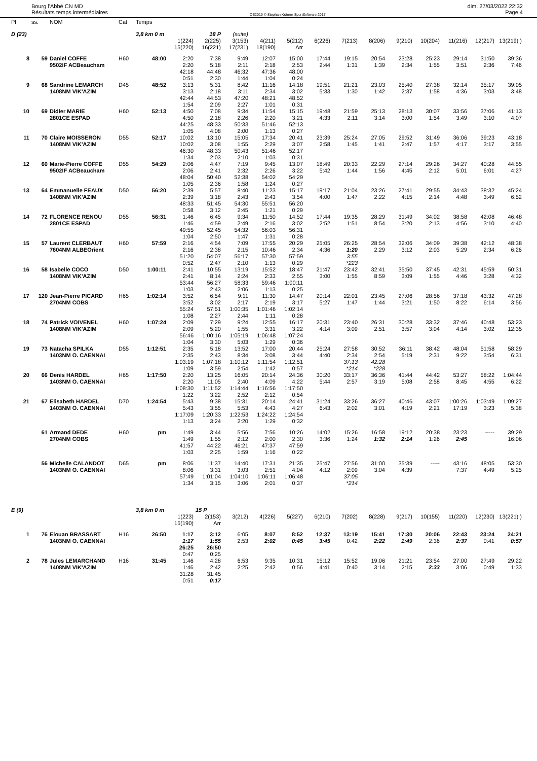Bourg l'Abbé CN MD
Résultats temps intermédiaires
OE2010 © Stephan Krämer SportSoftware 2017
dim. 27/03/2022 22:32
Page 4
| Pl | ss. | NOM | Cat | Temps | | | | | | | | | | | | | |
| --- | --- | --- | --- | --- | --- | --- | --- | --- | --- | --- | --- | --- | --- | --- | --- | --- | --- |
| D (23) | | | | 3,8 km 0 m | | 18 P | (suite) | | | | | | | | | | |
| | | | | | 1(224) | 2(225) | 3(153) | 4(211) | 5(212) | 6(226) | 7(213) | 8(206) | 9(210) | 10(204) | 11(216) | 12(217) | 13(219) ) |
| | | | | | 15(220) | 16(221) | 17(231) | 18(190) | Arr | | | | | | | | |
| 8 | 59 | Daniel COFFE | H60 | 48:00 | 2:20 | 7:38 | 9:49 | 12:07 | 15:00 | 17:44 | 19:15 | 20:54 | 23:28 | 25:23 | 29:14 | 31:50 | 39:36 |
| | | 9502IF ACBeaucham | | | 2:20 | 5:18 | 2:11 | 2:18 | 2:53 | 2:44 | 1:31 | 1:39 | 2:34 | 1:55 | 3:51 | 2:36 | 7:46 |
| | | | | | 42:18 | 44:48 | 46:32 | 47:36 | 48:00 | | | | | | | | |
| | | | | | 0:51 | 2:30 | 1:44 | 1:04 | 0:24 | | | | | | | | |
| 9 | 68 | Sandrine LEMARCH | D45 | 48:52 | 3:13 | 5:31 | 8:42 | 11:16 | 14:18 | 19:51 | 21:21 | 23:03 | 25:40 | 27:38 | 32:14 | 35:17 | 39:05 |
| | | 1408NM VIK'AZIM | | | 3:13 | 2:18 | 3:11 | 2:34 | 3:02 | 5:33 | 1:30 | 1:42 | 2:37 | 1:58 | 4:36 | 3:03 | 3:48 |
| | | | | | 42:44 | 44:53 | 47:20 | 48:21 | 48:52 | | | | | | | | |
| | | | | | 1:54 | 2:09 | 2:27 | 1:01 | 0:31 | | | | | | | | |
| 10 | 69 | Didier MARIE | H60 | 52:13 | 4:50 | 7:08 | 9:34 | 11:54 | 15:15 | 19:48 | 21:59 | 25:13 | 28:13 | 30:07 | 33:56 | 37:06 | 41:13 |
| | | 2801CE ESPAD | | | 4:50 | 2:18 | 2:26 | 2:20 | 3:21 | 4:33 | 2:11 | 3:14 | 3:00 | 1:54 | 3:49 | 3:10 | 4:07 |
| | | | | | 44:25 | 48:33 | 50:33 | 51:46 | 52:13 | | | | | | | | |
| | | | | | 1:05 | 4:08 | 2:00 | 1:13 | 0:27 | | | | | | | | |
| 11 | 70 | Claire MOISSERON | D55 | 52:17 | 10:02 | 13:10 | 15:05 | 17:34 | 20:41 | 23:39 | 25:24 | 27:05 | 29:52 | 31:49 | 36:06 | 39:23 | 43:18 |
| | | 1408NM VIK'AZIM | | | 10:02 | 3:08 | 1:55 | 2:29 | 3:07 | 2:58 | 1:45 | 1:41 | 2:47 | 1:57 | 4:17 | 3:17 | 3:55 |
| | | | | | 46:30 | 48:33 | 50:43 | 51:46 | 52:17 | | | | | | | | |
| | | | | | 1:34 | 2:03 | 2:10 | 1:03 | 0:31 | | | | | | | | |
| 12 | 60 | Marie-Pierre COFFE | D55 | 54:29 | 2:06 | 4:47 | 7:19 | 9:45 | 13:07 | 18:49 | 20:33 | 22:29 | 27:14 | 29:26 | 34:27 | 40:28 | 44:55 |
| | | 9502IF ACBeaucham | | | 2:06 | 2:41 | 2:32 | 2:26 | 3:22 | 5:42 | 1:44 | 1:56 | 4:45 | 2:12 | 5:01 | 6:01 | 4:27 |
| | | | | | 48:04 | 50:40 | 52:38 | 54:02 | 54:29 | | | | | | | | |
| | | | | | 1:05 | 2:36 | 1:58 | 1:24 | 0:27 | | | | | | | | |
| 13 | 64 | Emmanuelle FEAUX | D50 | 56:20 | 2:39 | 5:57 | 8:40 | 11:23 | 15:17 | 19:17 | 21:04 | 23:26 | 27:41 | 29:55 | 34:43 | 38:32 | 45:24 |
| | | 1408NM VIK'AZIM | | | 2:39 | 3:18 | 2:43 | 2:43 | 3:54 | 4:00 | 1:47 | 2:22 | 4:15 | 2:14 | 4:48 | 3:49 | 6:52 |
| | | | | | 48:33 | 51:45 | 54:30 | 55:51 | 56:20 | | | | | | | | |
| | | | | | 0:58 | 3:12 | 2:45 | 1:21 | 0:29 | | | | | | | | |
| 14 | 72 | FLORENCE RENOU | D55 | 56:31 | 1:46 | 6:45 | 9:34 | 11:50 | 14:52 | 17:44 | 19:35 | 28:29 | 31:49 | 34:02 | 38:58 | 42:08 | 46:48 |
| | | 2801CE ESPAD | | | 1:46 | 4:59 | 2:49 | 2:16 | 3:02 | 2:52 | 1:51 | 8:54 | 3:20 | 2:13 | 4:56 | 3:10 | 4:40 |
| | | | | | 49:55 | 52:45 | 54:32 | 56:03 | 56:31 | | | | | | | | |
| | | | | | 1:04 | 2:50 | 1:47 | 1:31 | 0:28 | | | | | | | | |
| 15 | 57 | Laurent CLERBAUT | H60 | 57:59 | 2:16 | 4:54 | 7:09 | 17:55 | 20:29 | 25:05 | 26:25 | 28:54 | 32:06 | 34:09 | 39:38 | 42:12 | 48:38 |
| | | 7604NM ALBEOrient | | | 2:16 | 2:38 | 2:15 | 10:46 | 2:34 | 4:36 | 1:20 | 2:29 | 3:12 | 2:03 | 5:29 | 2:34 | 6:26 |
| | | | | | 51:20 | 54:07 | 56:17 | 57:30 | 57:59 | | 3:55 | | | | | | |
| | | | | | 0:52 | 2:47 | 2:10 | 1:13 | 0:29 | | *223 | | | | | | |
| 16 | 58 | Isabelle COCO | D50 | 1:00:11 | 2:41 | 10:55 | 13:19 | 15:52 | 18:47 | 21:47 | 23:42 | 32:41 | 35:50 | 37:45 | 42:31 | 45:59 | 50:31 |
| | | 1408NM VIK'AZIM | | | 2:41 | 8:14 | 2:24 | 2:33 | 2:55 | 3:00 | 1:55 | 8:59 | 3:09 | 1:55 | 4:46 | 3:28 | 4:32 |
| | | | | | 53:44 | 56:27 | 58:33 | 59:46 | 1:00:11 | | | | | | | | |
| | | | | | 1:03 | 2:43 | 2:06 | 1:13 | 0:25 | | | | | | | | |
| 17 | 120 | Jean-Pierre PICARD | H65 | 1:02:14 | 3:52 | 6:54 | 9:11 | 11:30 | 14:47 | 20:14 | 22:01 | 23:45 | 27:06 | 28:56 | 37:18 | 43:32 | 47:28 |
| | | 2704NM COBS | | | 3:52 | 3:02 | 2:17 | 2:19 | 3:17 | 5:27 | 1:47 | 1:44 | 3:21 | 1:50 | 8:22 | 6:14 | 3:56 |
| | | | | | 55:24 | 57:51 | 1:00:35 | 1:01:46 | 1:02:14 | | | | | | | | |
| | | | | | 1:08 | 2:27 | 2:44 | 1:11 | 0:28 | | | | | | | | |
| 18 | 74 | Patrick VOIVENEL | H60 | 1:07:24 | 2:09 | 7:29 | 9:24 | 12:55 | 16:17 | 20:31 | 23:40 | 26:31 | 30:28 | 33:32 | 37:46 | 40:48 | 53:23 |
| | | 1408NM VIK'AZIM | | | 2:09 | 5:20 | 1:55 | 3:31 | 3:22 | 4:14 | 3:09 | 2:51 | 3:57 | 3:04 | 4:14 | 3:02 | 12:35 |
| | | | | | 56:46 | 1:00:16 | 1:05:19 | 1:06:48 | 1:07:24 | | | | | | | | |
| | | | | | 1:04 | 3:30 | 5:03 | 1:29 | 0:36 | | | | | | | | |
| 19 | 73 | Natacha SPILKA | D55 | 1:12:51 | 2:35 | 5:18 | 13:52 | 17:00 | 20:44 | 25:24 | 27:58 | 30:52 | 36:11 | 38:42 | 48:04 | 51:58 | 58:29 |
| | | 1403NM O. CAENNAI | | | 2:35 | 2:43 | 8:34 | 3:08 | 3:44 | 4:40 | 2:34 | 2:54 | 5:19 | 2:31 | 9:22 | 3:54 | 6:31 |
| | | | | | 1:03:19 | 1:07:18 | 1:10:12 | 1:11:54 | 1:12:51 | | 37:13 | 42:28 | | | | | |
| | | | | | 1:09 | 3:59 | 2:54 | 1:42 | 0:57 | | *214 | *228 | | | | | |
| 20 | 66 | Denis HARDEL | H65 | 1:17:50 | 2:20 | 13:25 | 16:05 | 20:14 | 24:36 | 30:20 | 33:17 | 36:36 | 41:44 | 44:42 | 53:27 | 58:22 | 1:04:44 |
| | | 1403NM O. CAENNAI | | | 2:20 | 11:05 | 2:40 | 4:09 | 4:22 | 5:44 | 2:57 | 3:19 | 5:08 | 2:58 | 8:45 | 4:55 | 6:22 |
| | | | | | 1:08:30 | 1:11:52 | 1:14:44 | 1:16:56 | 1:17:50 | | | | | | | | |
| | | | | | 1:22 | 3:22 | 2:52 | 2:12 | 0:54 | | | | | | | | |
| 21 | 67 | Elisabeth HARDEL | D70 | 1:24:54 | 5:43 | 9:38 | 15:31 | 20:14 | 24:41 | 31:24 | 33:26 | 36:27 | 40:46 | 43:07 | 1:00:26 | 1:03:49 | 1:09:27 |
| | | 1403NM O. CAENNAI | | | 5:43 | 3:55 | 5:53 | 4:43 | 4:27 | 6:43 | 2:02 | 3:01 | 4:19 | 2:21 | 17:19 | 3:23 | 5:38 |
| | | | | | 1:17:09 | 1:20:33 | 1:22:53 | 1:24:22 | 1:24:54 | | | | | | | | |
| | | | | | 1:13 | 3:24 | 2:20 | 1:29 | 0:32 | | | | | | | | |
| | 61 | Armand DEDE | H60 | pm | 1:49 | 3:44 | 5:56 | 7:56 | 10:26 | 14:02 | 15:26 | 16:58 | 19:12 | 20:38 | 23:23 | ----- | 39:29 |
| | | 2704NM COBS | | | 1:49 | 1:55 | 2:12 | 2:00 | 2:30 | 3:36 | 1:24 | 1:32 | 2:14 | 1:26 | 2:45 | | 16:06 |
| | | | | | 41:57 | 44:22 | 46:21 | 47:37 | 47:59 | | | | | | | | |
| | | | | | 1:03 | 2:25 | 1:59 | 1:16 | 0:22 | | | | | | | | |
| | 56 | Michelle CALANDOT | D65 | pm | 8:06 | 11:37 | 14:40 | 17:31 | 21:35 | 25:47 | 27:56 | 31:00 | 35:39 | ----- | 43:16 | 48:05 | 53:30 |
| | | 1403NM O. CAENNAI | | | 8:06 | 3:31 | 3:03 | 2:51 | 4:04 | 4:12 | 2:09 | 3:04 | 4:39 | | 7:37 | 4:49 | 5:25 |
| | | | | | 57:49 | 1:01:04 | 1:04:10 | 1:06:11 | 1:06:48 | | 37:05 | | | | | | |
| | | | | | 1:34 | 3:15 | 3:06 | 2:01 | 0:37 | | *214 | | | | | | |
| E (9) | | | | 3,8 km 0 m | | 15 P | | | | | | | | | | | |
| | | | | | 1(223) | 2(153) | 3(212) | 4(226) | 5(227) | 6(210) | 7(202) | 8(228) | 9(217) | 10(155) | 11(220) | 12(230) | 13(221) ) |
| | | | | | 15(190) | Arr | | | | | | | | | | | |
| 1 | 76 | Elouan BRASSART | H16 | 26:50 | 1:17 | 3:12 | 6:05 | 8:07 | 8:52 | 12:37 | 13:19 | 15:41 | 17:30 | 20:06 | 22:43 | 23:24 | 24:21 |
| | | 1403NM O. CAENNAI | | | 1:17 | 1:55 | 2:53 | 2:02 | 0:45 | 3:45 | 0:42 | 2:22 | 1:49 | 2:36 | 2:37 | 0:41 | 0:57 |
| | | | | | 26:25 | 26:50 | | | | | | | | | | | |
| | | | | | 0:47 | 0:25 | | | | | | | | | | | |
| 2 | 78 | Jules LEMARCHAND | H16 | 31:45 | 1:46 | 4:28 | 6:53 | 9:35 | 10:31 | 15:12 | 15:52 | 19:06 | 21:21 | 23:54 | 27:00 | 27:49 | 29:22 |
| | | 1408NM VIK'AZIM | | | 1:46 | 2:42 | 2:25 | 2:42 | 0:56 | 4:41 | 0:40 | 3:14 | 2:15 | 2:33 | 3:06 | 0:49 | 1:33 |
| | | | | | 31:28 | 31:45 | | | | | | | | | | | |
| | | | | | 0:51 | 0:17 | | | | | | | | | | | |